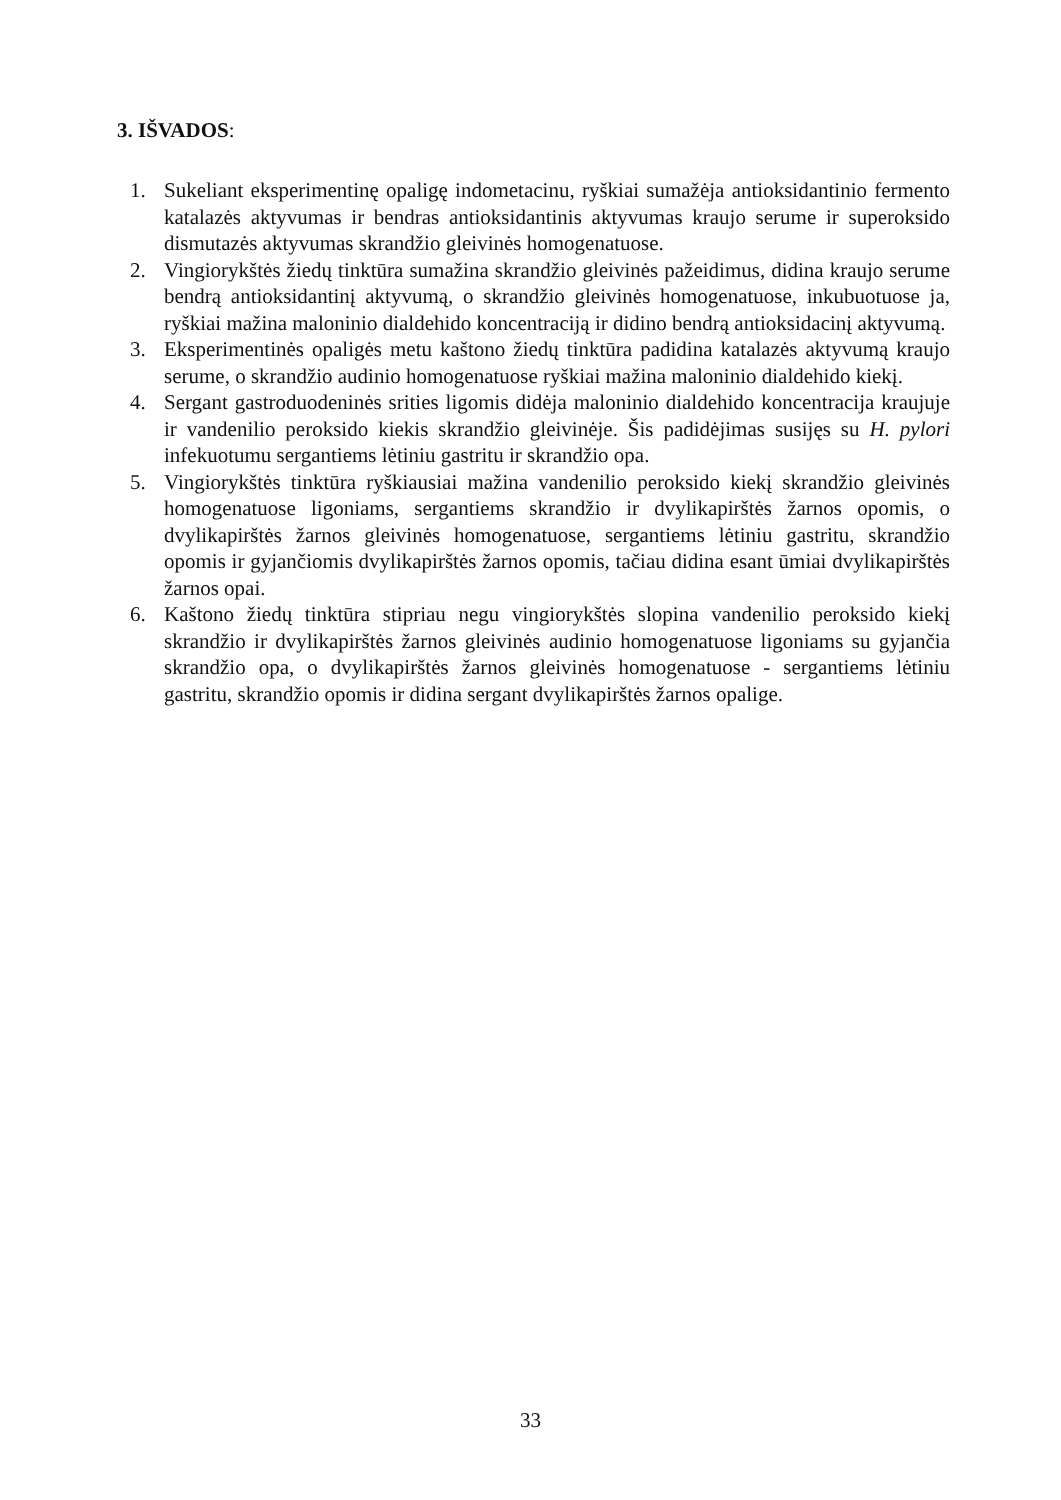3. IŠVADOS:
1. Sukeliant eksperimentinę opaligę indometacinu, ryškiai sumažėja antioksidantinio fermento katalazės aktyvumas ir bendras antioksidantinis aktyvumas kraujo serume ir superoksido dismutazės aktyvumas skrandžio gleivinės homogenatuose.
2. Vingiorykštės žiedų tinktūra sumažina skrandžio gleivinės pažeidimus, didina kraujo serume bendrą antioksidantinį aktyvumą, o skrandžio gleivinės homogenatuose, inkubuotuose ja, ryškiai mažina maloninio dialdehido koncentraciją ir didino bendrą antioksidacinį aktyvumą.
3. Eksperimentinės opaligės metu kaštono žiedų tinktūra padidina katalazės aktyvumą kraujo serume, o skrandžio audinio homogenatuose ryškiai mažina maloninio dialdehido kiekį.
4. Sergant gastroduodeninės srities ligomis didėja maloninio dialdehido koncentracija kraujuje ir vandenilio peroksido kiekis skrandžio gleivinėje. Šis padidėjimas susijęs su H. pylori infekuotumu sergantiems lėtiniu gastritu ir skrandžio opa.
5. Vingiorykštės tinktūra ryškiausiai mažina vandenilio peroksido kiekį skrandžio gleivinės homogenatuose ligoniams, sergantiems skrandžio ir dvylikapirštės žarnos opomis, o dvylikapirštės žarnos gleivinės homogenatuose, sergantiems lėtiniu gastritu, skrandžio opomis ir gyjančiomis dvylikapirštės žarnos opomis, tačiau didina esant ūmiai dvylikapirštės žarnos opai.
6. Kaštono žiedų tinktūra stipriau negu vingiorykštės slopina vandenilio peroksido kiekį skrandžio ir dvylikapirštės žarnos gleivinės audinio homogenatuose ligoniams su gyjančia skrandžio opa, o dvylikapirštės žarnos gleivinės homogenatuose - sergantiems lėtiniu gastritu, skrandžio opomis ir didina sergant dvylikapirštės žarnos opalige.
33